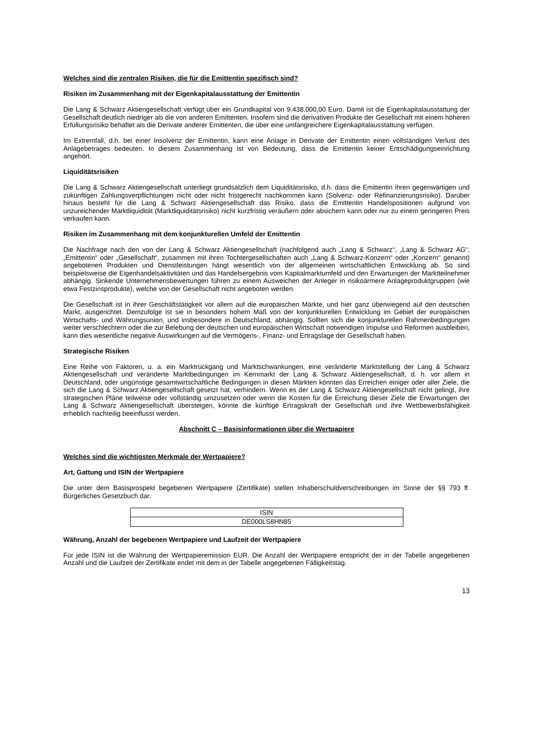Welches sind die zentralen Risiken, die für die Emittentin spezifisch sind?
Risiken im Zusammenhang mit der Eigenkapitalausstattung der Emittentin
Die Lang & Schwarz Aktiengesellschaft verfügt über ein Grundkapital von 9.438.000,00 Euro. Damit ist die Eigenkapitalausstattung der Gesellschaft deutlich niedriger als die von anderen Emittenten. Insofern sind die derivativen Produkte der Gesellschaft mit einem höheren Erfüllungsrisiko behaftet als die Derivate anderer Emittenten, die über eine umfangreichere Eigenkapitalausstattung verfügen.
Im Extremfall, d.h. bei einer Insolvenz der Emittentin, kann eine Anlage in Derivate der Emittentin einen vollständigen Verlust des Anlagebetrages bedeuten. In diesem Zusammenhang ist von Bedeutung, dass die Emittentin keiner Entschädigungseinrichtung angehört.
Liquiditätsrisiken
Die Lang & Schwarz Aktiengesellschaft unterliegt grundsätzlich dem Liquiditätsrisiko, d.h. dass die Emittentin ihren gegenwärtigen und zukünftigen Zahlungsverpflichtungen nicht oder nicht fristgerecht nachkommen kann (Solvenz- oder Refinanzierungsrisiko). Darüber hinaus besteht für die Lang & Schwarz Aktiengesellschaft das Risiko, dass die Emittentin Handelspositionen aufgrund von unzureichender Marktliquidität (Marktliquiditätsrisiko) nicht kurzfristig veräußern oder absichern kann oder nur zu einem geringeren Preis verkaufen kann.
Risiken im Zusammenhang mit dem konjunkturellen Umfeld der Emittentin
Die Nachfrage nach den von der Lang & Schwarz Aktiengesellschaft (nachfolgend auch „Lang & Schwarz“, „Lang & Schwarz AG“, „Emittentin“ oder „Gesellschaft“, zusammen mit ihren Tochtergesellschaften auch „Lang & Schwarz-Konzern“ oder „Konzern“ genannt) angebotenen Produkten und Dienstleistungen hängt wesentlich von der allgemeinen wirtschaftlichen Entwicklung ab. So sind beispielsweise die Eigenhandelsaktivitäten und das Handelsergebnis vom Kapitalmarktumfeld und den Erwartungen der Marktteilnehmer abhängig. Sinkende Unternehmensbewertungen führen zu einem Ausweichen der Anleger in risikoärmere Anlageproduktgruppen (wie etwa Festzinsprodukte), welche von der Gesellschaft nicht angeboten werden.
Die Gesellschaft ist in ihrer Geschäftstätigkeit vor allem auf die europäischen Märkte, und hier ganz überwiegend auf den deutschen Markt, ausgerichtet. Demzufolge ist sie in besonders hohem Maß von der konjunkturellen Entwicklung im Gebiet der europäischen Wirtschafts- und Währungsunion, und insbesondere in Deutschland, abhängig. Sollten sich die konjunkturellen Rahmenbedingungen weiter verschlechtern oder die zur Belebung der deutschen und europäischen Wirtschaft notwendigen Impulse und Reformen ausbleiben, kann dies wesentliche negative Auswirkungen auf die Vermögens-, Finanz- und Ertragslage der Gesellschaft haben.
Strategische Risiken
Eine Reihe von Faktoren, u. a. ein Marktrückgang und Marktschwankungen, eine veränderte Marktstellung der Lang & Schwarz Aktiengesellschaft und veränderte Marktbedingungen im Kernmarkt der Lang & Schwarz Aktiengesellschaft, d. h. vor allem in Deutschland, oder ungünstige gesamtwirtschaftliche Bedingungen in diesen Märkten könnten das Erreichen einiger oder aller Ziele, die sich die Lang & Schwarz Aktiengesellschaft gesetzt hat, verhindern. Wenn es der Lang & Schwarz Aktiengesellschaft nicht gelingt, ihre strategischen Pläne teilweise oder vollständig umzusetzen oder wenn die Kosten für die Erreichung dieser Ziele die Erwartungen der Lang & Schwarz Aktiengesellschaft übersteigen, könnte die künftige Ertragskraft der Gesellschaft und ihre Wettbewerbsfähigkeit erheblich nachteilig beeinflusst werden.
Abschnitt C – Basisinformationen über die Wertpapiere
Welches sind die wichtigsten Merkmale der Wertpapiere?
Art, Gattung und ISIN der Wertpapiere
Die unter dem Basisprospekt begebenen Wertpapiere (Zertifikate) stellen Inhaberschuldverschreibungen im Sinne der §§ 793 ff. Bürgerliches Gesetzbuch dar.
| ISIN |
| DE000LS8HN85 |
Währung, Anzahl der begebenen Wertpapiere und Laufzeit der Wertpapiere
Für jede ISIN ist die Währung der Wertpapieremission EUR. Die Anzahl der Wertpapiere entspricht der in der Tabelle angegebenen Anzahl und die Laufzeit der Zertifikate endet mit dem in der Tabelle angegebenen Fälligkeitstag.
13